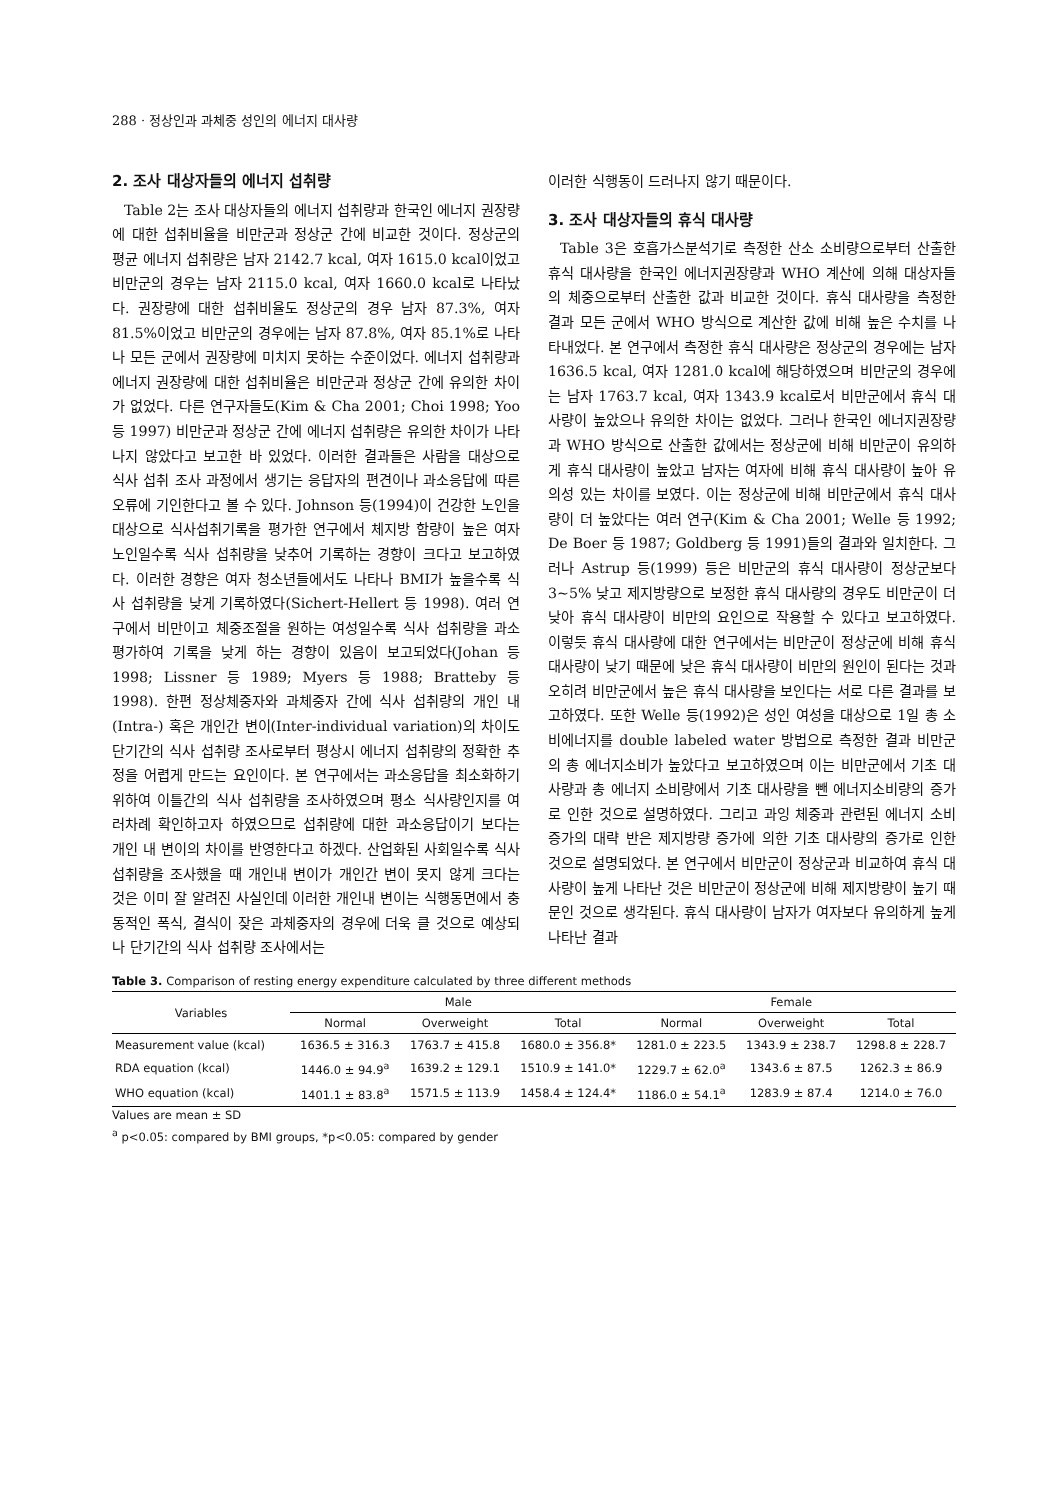288 · 정상인과 과체중 성인의 에너지 대사량
2. 조사 대상자들의 에너지 섭취량
Table 2는 조사 대상자들의 에너지 섭취량과 한국인 에너지 권장량에 대한 섭취비율을 비만군과 정상군 간에 비교한 것이다. 정상군의 평균 에너지 섭취량은 남자 2142.7 kcal, 여자 1615.0 kcal이었고 비만군의 경우는 남자 2115.0 kcal, 여자 1660.0 kcal로 나타났다. 권장량에 대한 섭취비율도 정상군의 경우 남자 87.3%, 여자 81.5%이었고 비만군의 경우에는 남자 87.8%, 여자 85.1%로 나타나 모든 군에서 권장량에 미치지 못하는 수준이었다. 에너지 섭취량과 에너지 권장량에 대한 섭취비율은 비만군과 정상군 간에 유의한 차이가 없었다. 다른 연구자들도(Kim & Cha 2001; Choi 1998; Yoo 등 1997) 비만군과 정상군 간에 에너지 섭취량은 유의한 차이가 나타나지 않았다고 보고한 바 있었다. 이러한 결과들은 사람을 대상으로 식사 섭취 조사 과정에서 생기는 응답자의 편견이나 과소응답에 따른 오류에 기인한다고 볼 수 있다. Johnson 등(1994)이 건강한 노인을 대상으로 식사섭취기록을 평가한 연구에서 체지방 함량이 높은 여자 노인일수록 식사 섭취량을 낮추어 기록하는 경향이 크다고 보고하였다. 이러한 경향은 여자 청소년들에서도 나타나 BMI가 높을수록 식사 섭취량을 낮게 기록하였다(Sichert-Hellert 등 1998). 여러 연구에서 비만이고 체중조절을 원하는 여성일수록 식사 섭취량을 과소평가하여 기록을 낮게 하는 경향이 있음이 보고되었다(Johan 등 1998; Lissner 등 1989; Myers 등 1988; Bratteby 등 1998). 한편 정상체중자와 과체중자 간에 식사 섭취량의 개인 내(Intra-) 혹은 개인간 변이(Inter-individual variation)의 차이도 단기간의 식사 섭취량 조사로부터 평상시 에너지 섭취량의 정확한 추정을 어렵게 만드는 요인이다. 본 연구에서는 과소응답을 최소화하기 위하여 이틀간의 식사 섭취량을 조사하였으며 평소 식사량인지를 여러차례 확인하고자 하였으므로 섭취량에 대한 과소응답이기 보다는 개인 내 변이의 차이를 반영한다고 하겠다. 산업화된 사회일수록 식사섭취량을 조사했을 때 개인내 변이가 개인간 변이 못지 않게 크다는 것은 이미 잘 알려진 사실인데 이러한 개인내 변이는 식행동면에서 충동적인 폭식, 결식이 잦은 과체중자의 경우에 더욱 클 것으로 예상되나 단기간의 식사 섭취량 조사에서는
이러한 식행동이 드러나지 않기 때문이다.
3. 조사 대상자들의 휴식 대사량
Table 3은 호흡가스분석기로 측정한 산소 소비량으로부터 산출한 휴식 대사량을 한국인 에너지권장량과 WHO 계산에 의해 대상자들의 체중으로부터 산출한 값과 비교한 것이다. 휴식 대사량을 측정한 결과 모든 군에서 WHO 방식으로 계산한 값에 비해 높은 수치를 나타내었다. 본 연구에서 측정한 휴식 대사량은 정상군의 경우에는 남자 1636.5 kcal, 여자 1281.0 kcal에 해당하였으며 비만군의 경우에는 남자 1763.7 kcal, 여자 1343.9 kcal로서 비만군에서 휴식 대사량이 높았으나 유의한 차이는 없었다. 그러나 한국인 에너지권장량과 WHO 방식으로 산출한 값에서는 정상군에 비해 비만군이 유의하게 휴식 대사량이 높았고 남자는 여자에 비해 휴식 대사량이 높아 유의성 있는 차이를 보였다. 이는 정상군에 비해 비만군에서 휴식 대사량이 더 높았다는 여러 연구(Kim & Cha 2001; Welle 등 1992; De Boer 등 1987; Goldberg 등 1991)들의 결과와 일치한다. 그러나 Astrup 등(1999) 등은 비만군의 휴식 대사량이 정상군보다 3~5% 낮고 제지방량으로 보정한 휴식 대사량의 경우도 비만군이 더 낮아 휴식 대사량이 비만의 요인으로 작용할 수 있다고 보고하였다. 이렇듯 휴식 대사량에 대한 연구에서는 비만군이 정상군에 비해 휴식 대사량이 낮기 때문에 낮은 휴식 대사량이 비만의 원인이 된다는 것과 오히려 비만군에서 높은 휴식 대사량을 보인다는 서로 다른 결과를 보고하였다. 또한 Welle 등(1992)은 성인 여성을 대상으로 1일 총 소비에너지를 double labeled water 방법으로 측정한 결과 비만군의 총 에너지소비가 높았다고 보고하였으며 이는 비만군에서 기초 대사량과 총 에너지 소비량에서 기초 대사량을 뺀 에너지소비량의 증가로 인한 것으로 설명하였다. 그리고 과잉 체중과 관련된 에너지 소비 증가의 대략 반은 제지방량 증가에 의한 기초 대사량의 증가로 인한 것으로 설명되었다. 본 연구에서 비만군이 정상군과 비교하여 휴식 대사량이 높게 나타난 것은 비만군이 정상군에 비해 제지방량이 높기 때문인 것으로 생각된다. 휴식 대사량이 남자가 여자보다 유의하게 높게 나타난 결과
Table 3. Comparison of resting energy expenditure calculated by three different methods
| Variables | Male | | | Female | | |
| --- | --- | --- | --- | --- | --- | --- |
| | Normal | Overweight | Total | Normal | Overweight | Total |
| Measurement value (kcal) | 1636.5 ± 316.3 | 1763.7 ± 415.8 | 1680.0 ± 356.8* | 1281.0 ± 223.5 | 1343.9 ± 238.7 | 1298.8 ± 228.7 |
| RDA equation (kcal) | 1446.0 ± 94.9<sup>a</sup> | 1639.2 ± 129.1 | 1510.9 ± 141.0* | 1229.7 ± 62.0<sup>a</sup> | 1343.6 ± 87.5 | 1262.3 ± 86.9 |
| WHO equation (kcal) | 1401.1 ± 83.8<sup>a</sup> | 1571.5 ± 113.9 | 1458.4 ± 124.4* | 1186.0 ± 54.1<sup>a</sup> | 1283.9 ± 87.4 | 1214.0 ± 76.0 |
Values are mean ± SD
<sup>a</sup> p<0.05: compared by BMI groups, *p<0.05: compared by gender